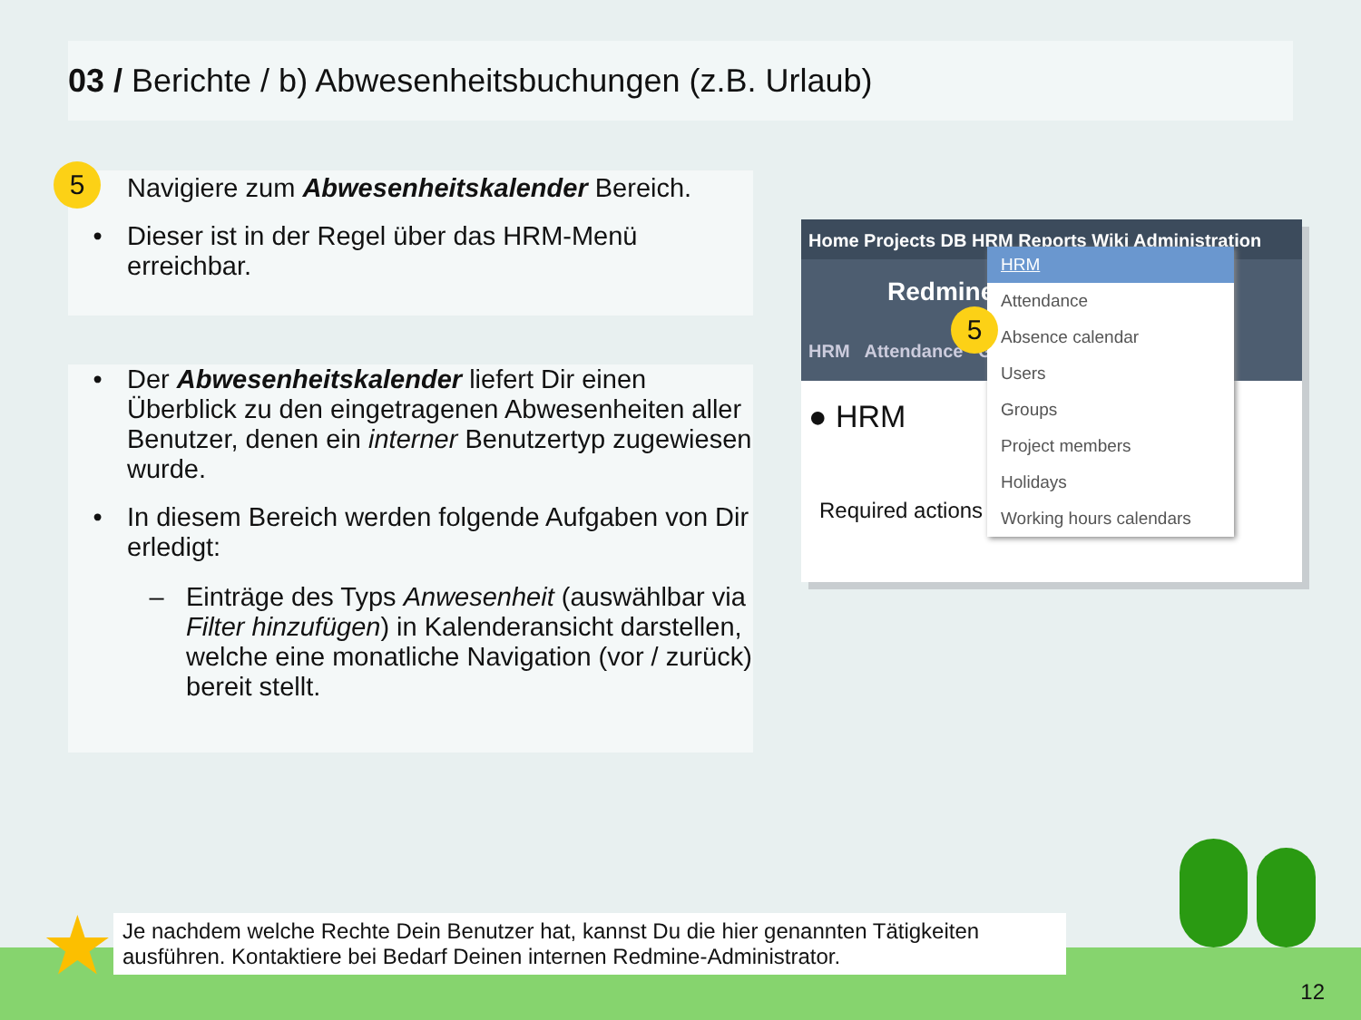03 / Berichte / b) Abwesenheitsbuchungen (z.B. Urlaub)
5
Navigiere zum Abwesenheitskalender Bereich.
• Dieser ist in der Regel über das HRM-Menü erreichbar.
• Der Abwesenheitskalender liefert Dir einen Überblick zu den eingetragenen Abwesenheiten aller Benutzer, denen ein interner Benutzertyp zugewiesen wurde.
• In diesem Bereich werden folgende Aufgaben von Dir erledigt:
– Einträge des Typs Anwesenheit (auswählbar via Filter hinzufügen) in Kalenderansicht darstellen, welche eine monatliche Navigation (vor / zurück) bereit stellt.
Home Projects DB HRM Reports Wiki Administration
Redmine
HRM Attendance Grou
● HRM
Required actions
HRM
Attendance
Absence calendar
Users
Groups
Project members
Holidays
Working hours calendars
5
★
Je nachdem welche Rechte Dein Benutzer hat, kannst Du die hier genannten Tätigkeiten ausführen. Kontaktiere bei Bedarf Deinen internen Redmine-Administrator.
12